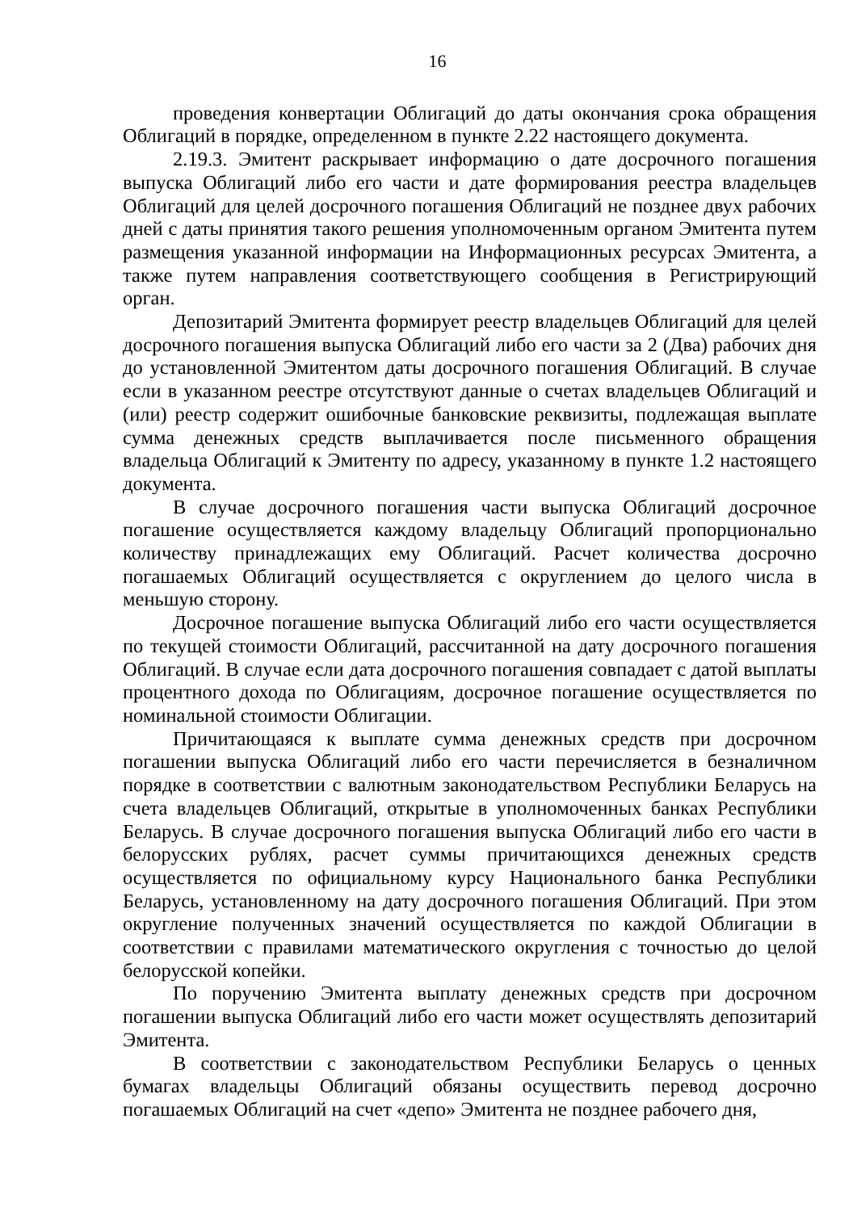16
проведения конвертации Облигаций до даты окончания срока обращения Облигаций в порядке, определенном в пункте 2.22 настоящего документа.
2.19.3. Эмитент раскрывает информацию о дате досрочного погашения выпуска Облигаций либо его части и дате формирования реестра владельцев Облигаций для целей досрочного погашения Облигаций не позднее двух рабочих дней с даты принятия такого решения уполномоченным органом Эмитента путем размещения указанной информации на Информационных ресурсах Эмитента, а также путем направления соответствующего сообщения в Регистрирующий орган.
Депозитарий Эмитента формирует реестр владельцев Облигаций для целей досрочного погашения выпуска Облигаций либо его части за 2 (Два) рабочих дня до установленной Эмитентом даты досрочного погашения Облигаций. В случае если в указанном реестре отсутствуют данные о счетах владельцев Облигаций и (или) реестр содержит ошибочные банковские реквизиты, подлежащая выплате сумма денежных средств выплачивается после письменного обращения владельца Облигаций к Эмитенту по адресу, указанному в пункте 1.2 настоящего документа.
В случае досрочного погашения части выпуска Облигаций досрочное погашение осуществляется каждому владельцу Облигаций пропорционально количеству принадлежащих ему Облигаций. Расчет количества досрочно погашаемых Облигаций осуществляется с округлением до целого числа в меньшую сторону.
Досрочное погашение выпуска Облигаций либо его части осуществляется по текущей стоимости Облигаций, рассчитанной на дату досрочного погашения Облигаций. В случае если дата досрочного погашения совпадает с датой выплаты процентного дохода по Облигациям, досрочное погашение осуществляется по номинальной стоимости Облигации.
Причитающаяся к выплате сумма денежных средств при досрочном погашении выпуска Облигаций либо его части перечисляется в безналичном порядке в соответствии с валютным законодательством Республики Беларусь на счета владельцев Облигаций, открытые в уполномоченных банках Республики Беларусь. В случае досрочного погашения выпуска Облигаций либо его части в белорусских рублях, расчет суммы причитающихся денежных средств осуществляется по официальному курсу Национального банка Республики Беларусь, установленному на дату досрочного погашения Облигаций. При этом округление полученных значений осуществляется по каждой Облигации в соответствии с правилами математического округления с точностью до целой белорусской копейки.
По поручению Эмитента выплату денежных средств при досрочном погашении выпуска Облигаций либо его части может осуществлять депозитарий Эмитента.
В соответствии с законодательством Республики Беларусь о ценных бумагах владельцы Облигаций обязаны осуществить перевод досрочно погашаемых Облигаций на счет «депо» Эмитента не позднее рабочего дня,